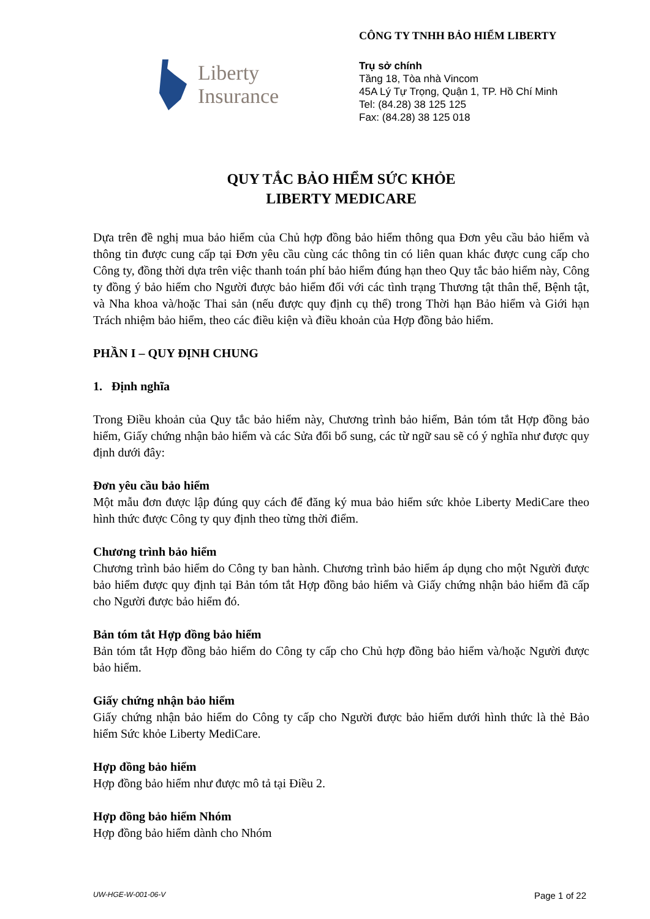Liberty
Insurance
CÔNG TY TNHH BẢO HIỂM LIBERTY
Trụ sở chính
Tầng 18, Tòa nhà Vincom
45A Lý Tự Trọng, Quận 1, TP. Hồ Chí Minh
Tel: (84.28) 38 125 125
Fax: (84.28) 38 125 018
QUY TẮC BẢO HIỂM SỨC KHỎE
LIBERTY MEDICARE
Dựa trên đề nghị mua bảo hiểm của Chủ hợp đồng bảo hiểm thông qua Đơn yêu cầu bảo hiểm và thông tin được cung cấp tại Đơn yêu cầu cùng các thông tin có liên quan khác được cung cấp cho Công ty, đồng thời dựa trên việc thanh toán phí bảo hiểm đúng hạn theo Quy tắc bảo hiểm này, Công ty đồng ý bảo hiểm cho Người được bảo hiểm đối với các tình trạng Thương tật thân thể, Bệnh tật, và Nha khoa và/hoặc Thai sản (nếu được quy định cụ thể) trong Thời hạn Bảo hiểm và Giới hạn Trách nhiệm bảo hiểm, theo các điều kiện và điều khoản của Hợp đồng bảo hiểm.
PHẦN I – QUY ĐỊNH CHUNG
1. Định nghĩa
Trong Điều khoản của Quy tắc bảo hiểm này, Chương trình bảo hiểm, Bản tóm tắt Hợp đồng bảo hiểm, Giấy chứng nhận bảo hiểm và các Sửa đổi bổ sung, các từ ngữ sau sẽ có ý nghĩa như được quy định dưới đây:
Đơn yêu cầu bảo hiểm
Một mẫu đơn được lập đúng quy cách để đăng ký mua bảo hiểm sức khỏe Liberty MediCare theo hình thức được Công ty quy định theo từng thời điểm.
Chương trình bảo hiểm
Chương trình bảo hiểm do Công ty ban hành. Chương trình bảo hiểm áp dụng cho một Người được bảo hiểm được quy định tại Bản tóm tắt Hợp đồng bảo hiểm và Giấy chứng nhận bảo hiểm đã cấp cho Người được bảo hiểm đó.
Bản tóm tắt Hợp đồng bảo hiểm
Bản tóm tắt Hợp đồng bảo hiểm do Công ty cấp cho Chủ hợp đồng bảo hiểm và/hoặc Người được bảo hiểm.
Giấy chứng nhận bảo hiểm
Giấy chứng nhận bảo hiểm do Công ty cấp cho Người được bảo hiểm dưới hình thức là thẻ Bảo hiểm Sức khỏe Liberty MediCare.
Hợp đồng bảo hiểm
Hợp đồng bảo hiểm như được mô tả tại Điều 2.
Hợp đồng bảo hiểm Nhóm
Hợp đồng bảo hiểm dành cho Nhóm
UW-HGE-W-001-06-V Page 1 of 22